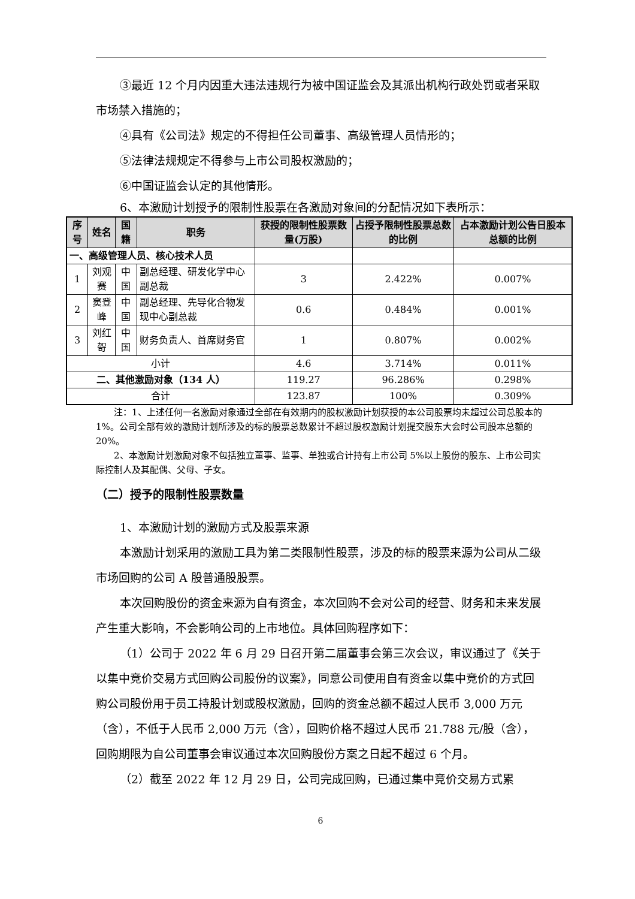③最近 12 个月内因重大违法违规行为被中国证监会及其派出机构行政处罚或者采取市场禁入措施的；
④具有《公司法》规定的不得担任公司董事、高级管理人员情形的；
⑤法律法规规定不得参与上市公司股权激励的；
⑥中国证监会认定的其他情形。
6、本激励计划授予的限制性股票在各激励对象间的分配情况如下表所示：
| 序号 | 姓名 | 国籍 | 职务 | 获授的限制性股票数量(万股) | 占授予限制性股票总数的比例 | 占本激励计划公告日股本总额的比例 |
| --- | --- | --- | --- | --- | --- | --- |
| 一、高级管理人员、核心技术人员 | | | | | | |
| 1 | 刘观赛 | 中国 | 副总经理、研发化学中心副总裁 | 3 | 2.422% | 0.007% |
| 2 | 窦登峰 | 中国 | 副总经理、先导化合物发现中心副总裁 | 0.6 | 0.484% | 0.001% |
| 3 | 刘红哿 | 中国 | 财务负责人、首席财务官 | 1 | 0.807% | 0.002% |
| 小计 | | | | 4.6 | 3.714% | 0.011% |
| 二、其他激励对象（134 人） | | | | 119.27 | 96.286% | 0.298% |
| 合计 | | | | 123.87 | 100% | 0.309% |
注：1、上述任何一名激励对象通过全部在有效期内的股权激励计划获授的本公司股票均未超过公司总股本的 1%。公司全部有效的激励计划所涉及的标的股票总数累计不超过股权激励计划提交股东大会时公司股本总额的 20%。
2、本激励计划激励对象不包括独立董事、监事、单独或合计持有上市公司 5%以上股份的股东、上市公司实际控制人及其配偶、父母、子女。
（二）授予的限制性股票数量
1、本激励计划的激励方式及股票来源
本激励计划采用的激励工具为第二类限制性股票，涉及的标的股票来源为公司从二级市场回购的公司 A 股普通股股票。
本次回购股份的资金来源为自有资金，本次回购不会对公司的经营、财务和未来发展产生重大影响，不会影响公司的上市地位。具体回购程序如下：
（1）公司于 2022 年 6 月 29 日召开第二届董事会第三次会议，审议通过了《关于以集中竞价交易方式回购公司股份的议案》，同意公司使用自有资金以集中竞价的方式回购公司股份用于员工持股计划或股权激励，回购的资金总额不超过人民币 3,000 万元（含），不低于人民币 2,000 万元（含），回购价格不超过人民币 21.788 元/股（含），回购期限为自公司董事会审议通过本次回购股份方案之日起不超过 6 个月。
（2）截至 2022 年 12 月 29 日，公司完成回购，已通过集中竞价交易方式累
6